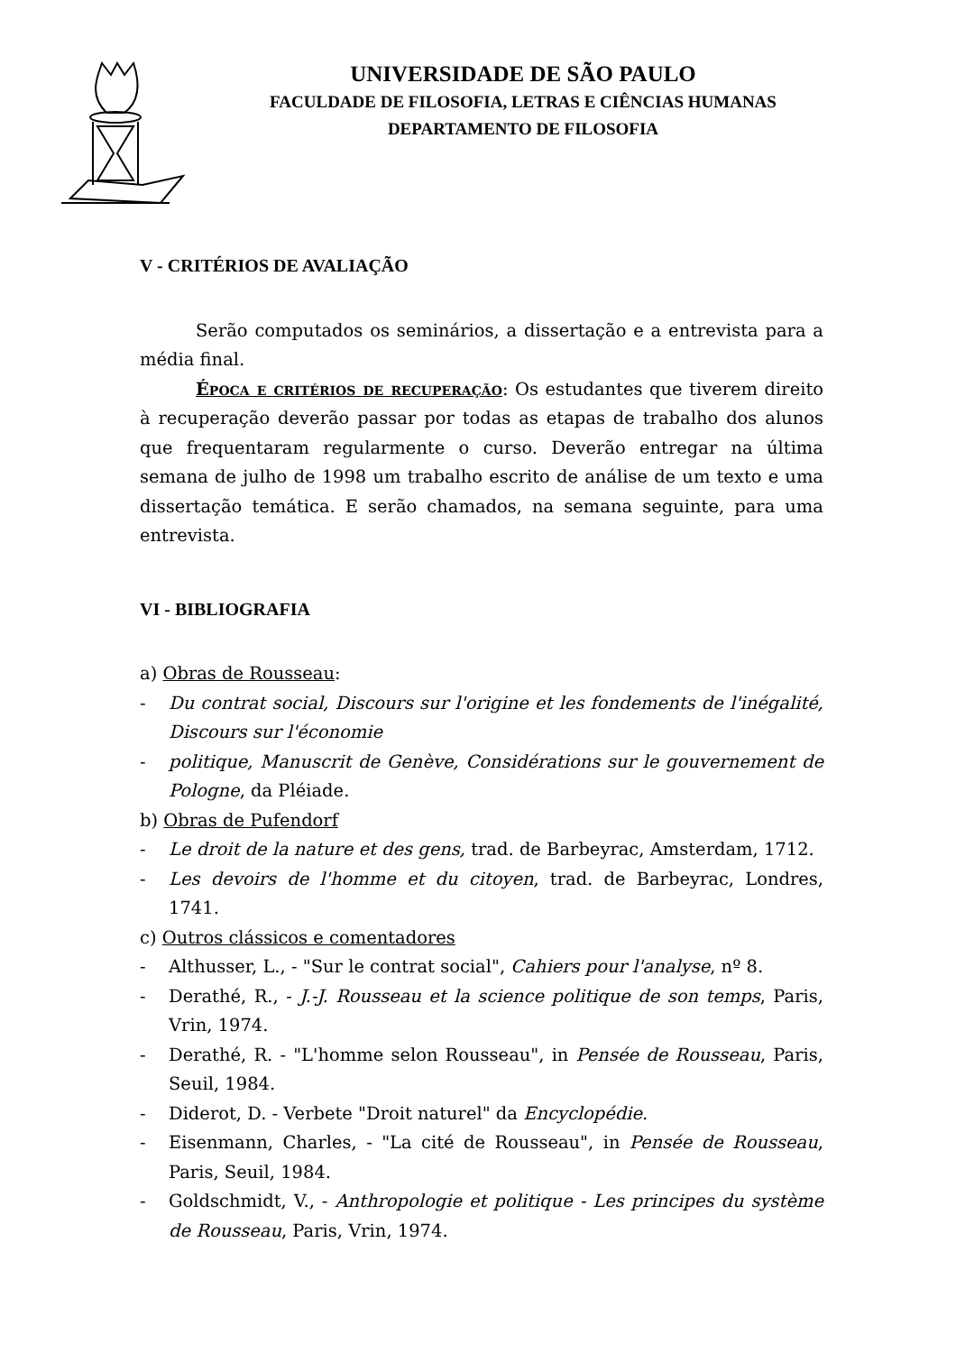UNIVERSIDADE DE SÃO PAULO
FACULDADE DE FILOSOFIA, LETRAS E CIÊNCIAS HUMANAS
DEPARTAMENTO DE FILOSOFIA
V - CRITÉRIOS DE AVALIAÇÃO
Serão computados os seminários, a dissertação e a entrevista para a média final.
Época e critérios de recuperação: Os estudantes que tiverem direito à recuperação deverão passar por todas as etapas de trabalho dos alunos que frequentaram regularmente o curso. Deverão entregar na última semana de julho de 1998 um trabalho escrito de análise de um texto e uma dissertação temática. E serão chamados, na semana seguinte, para uma entrevista.
VI - BIBLIOGRAFIA
a) Obras de Rousseau:
- Du contrat social, Discours sur l'origine et les fondements de l'inégalité, Discours sur l'économie
- politique, Manuscrit de Genève, Considérations sur le gouvernement de Pologne, da Pléiade.
b) Obras de Pufendorf
- Le droit de la nature et des gens, trad. de Barbeyrac, Amsterdam, 1712.
- Les devoirs de l'homme et du citoyen, trad. de Barbeyrac, Londres, 1741.
c) Outros clássicos e comentadores
- Althusser, L., - "Sur le contrat social", Cahiers pour l'analyse, nº 8.
- Derathé, R., - J.-J. Rousseau et la science politique de son temps, Paris, Vrin, 1974.
- Derathé, R. - "L'homme selon Rousseau", in Pensée de Rousseau, Paris, Seuil, 1984.
- Diderot, D. - Verbete "Droit naturel" da Encyclopédie.
- Eisenmann, Charles, - "La cité de Rousseau", in Pensée de Rousseau, Paris, Seuil, 1984.
- Goldschmidt, V., - Anthropologie et politique - Les principes du système de Rousseau, Paris, Vrin, 1974.